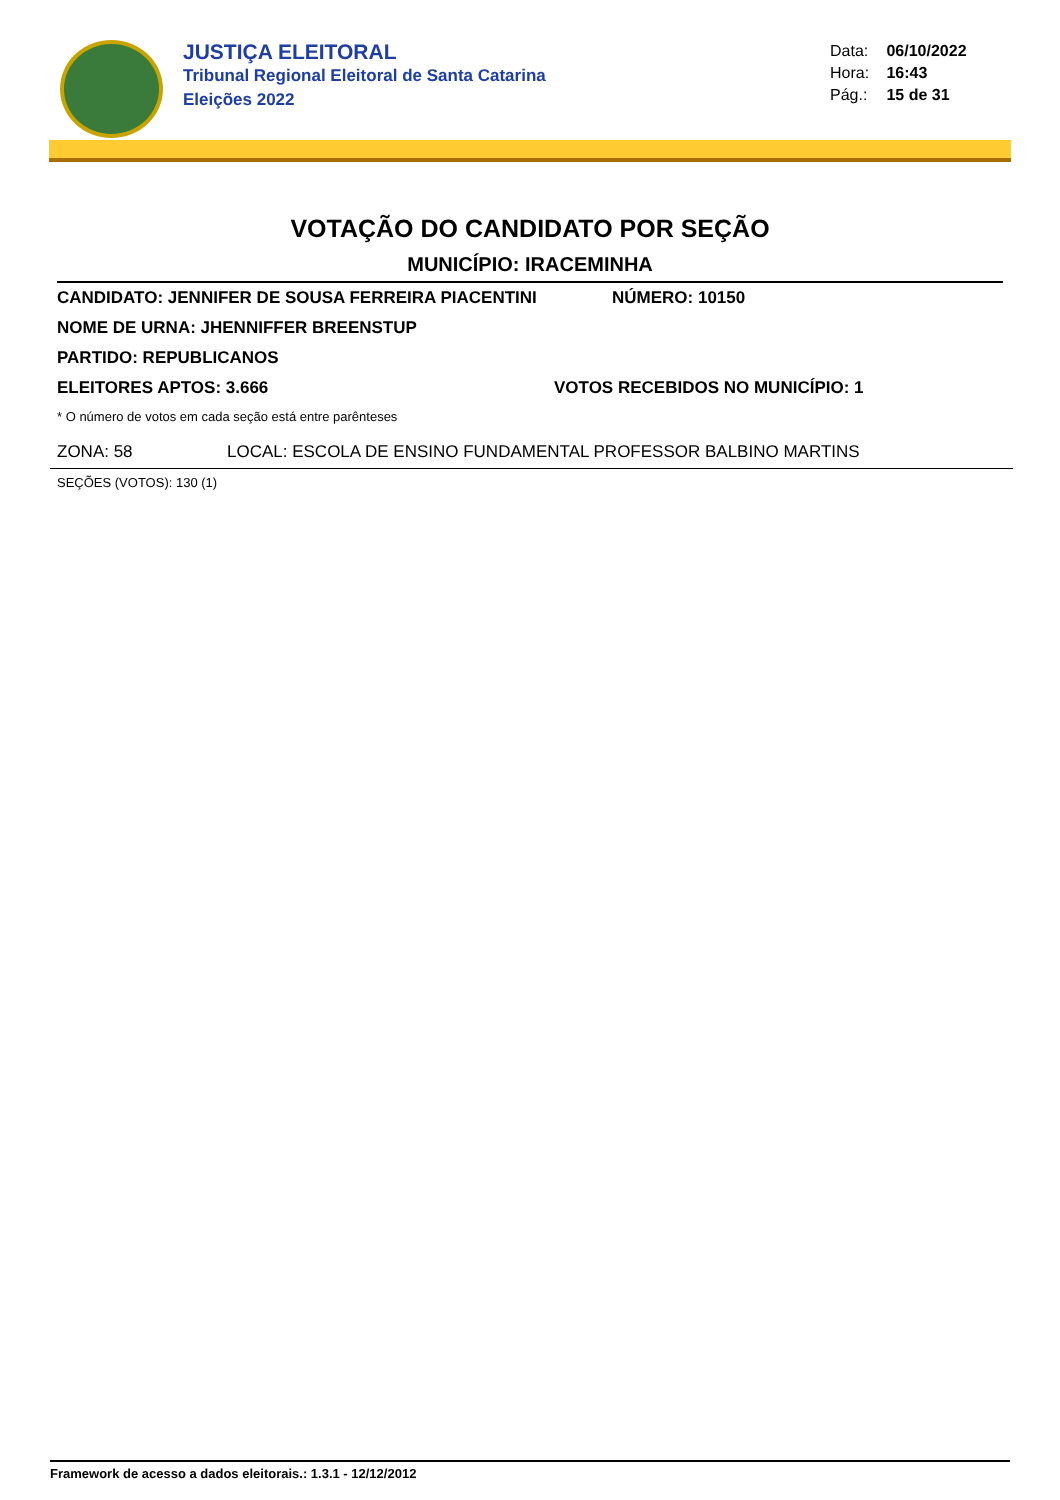JUSTIÇA ELEITORAL
Tribunal Regional Eleitoral de Santa Catarina
Eleições 2022
Data: 06/10/2022
Hora: 16:43
Pág.: 15 de 31
VOTAÇÃO DO CANDIDATO POR SEÇÃO
MUNICÍPIO: IRACEMINHA
CANDIDATO: JENNIFER DE SOUSA FERREIRA PIACENTINI NÚMERO: 10150
NOME DE URNA: JHENNIFFER BREENSTUP
PARTIDO: REPUBLICANOS
ELEITORES APTOS: 3.666 VOTOS RECEBIDOS NO MUNICÍPIO: 1
* O número de votos em cada seção está entre parênteses
ZONA: 58 LOCAL: ESCOLA DE ENSINO FUNDAMENTAL PROFESSOR BALBINO MARTINS
SEÇÕES (VOTOS): 130 (1)
Framework de acesso a dados eleitorais.: 1.3.1 - 12/12/2012